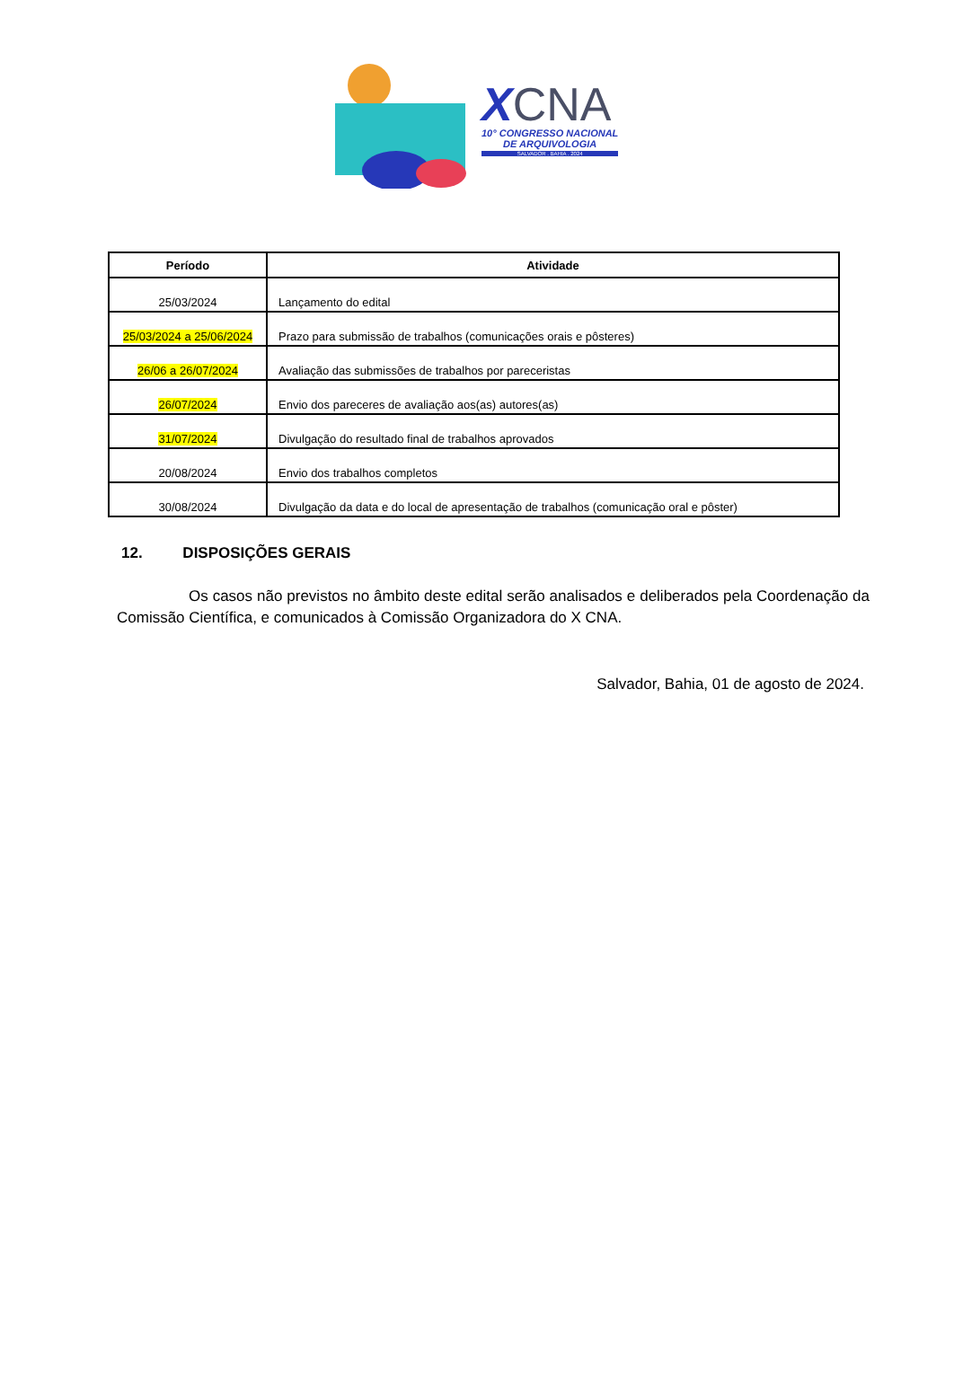XCNA
10° CONGRESSO NACIONAL
DE ARQUIVOLOGIA
SALVADOR . BAHIA . 2024
| Período | Atividade |
| --- | --- |
| 25/03/2024 | Lançamento do edital |
| 25/03/2024 a 25/06/2024 | Prazo para submissão de trabalhos (comunicações orais e pôsteres) |
| 26/06 a 26/07/2024 | Avaliação das submissões de trabalhos por pareceristas |
| 26/07/2024 | Envio dos pareceres de avaliação aos(as) autores(as) |
| 31/07/2024 | Divulgação do resultado final de trabalhos aprovados |
| 20/08/2024 | Envio dos trabalhos completos |
| 30/08/2024 | Divulgação da data e do local de apresentação de trabalhos (comunicação oral e pôster) |
12. DISPOSIÇÕES GERAIS
Os casos não previstos no âmbito deste edital serão analisados e deliberados pela Coordenação da Comissão Científica, e comunicados à Comissão Organizadora do X CNA.
Salvador, Bahia, 01 de agosto de 2024.